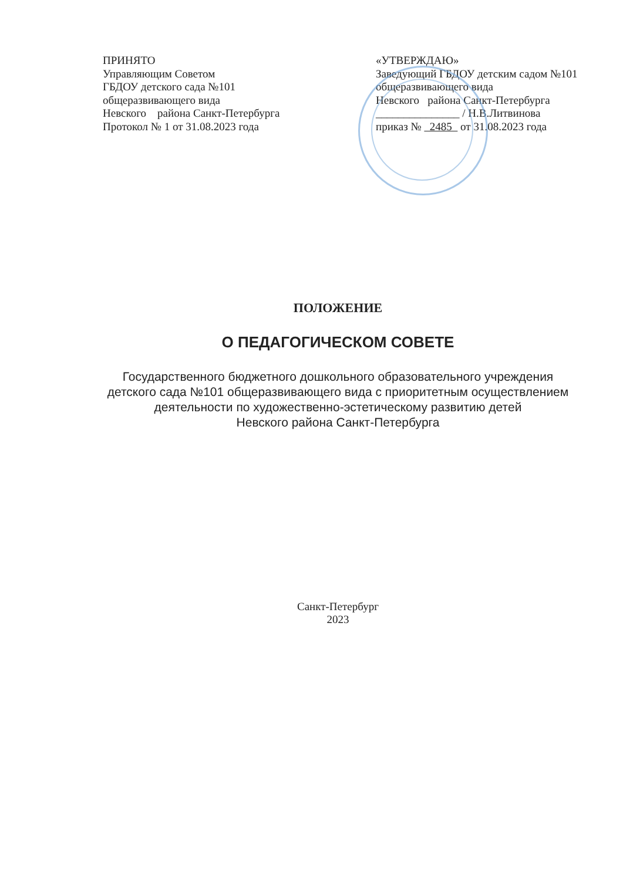ПРИНЯТО
Управляющим Советом
ГБДОУ детского сада №101
общеразвивающего вида
Невского района Санкт-Петербурга
Протокол № 1 от 31.08.2023 года
«УТВЕРЖДАЮ»
Заведующий ГБДОУ детским садом №101
общеразвивающего вида
Невского района Санкт-Петербурга
_______________ / Н.В.Литвинова
приказ № 2485 от 31.08.2023 года
ПОЛОЖЕНИЕ
О ПЕДАГОГИЧЕСКОМ СОВЕТЕ
Государственного бюджетного дошкольного образовательного учреждения
детского сада №101 общеразвивающего вида с приоритетным осуществлением
деятельности по художественно-эстетическому развитию детей
Невского района Санкт-Петербурга
Санкт-Петербург
2023